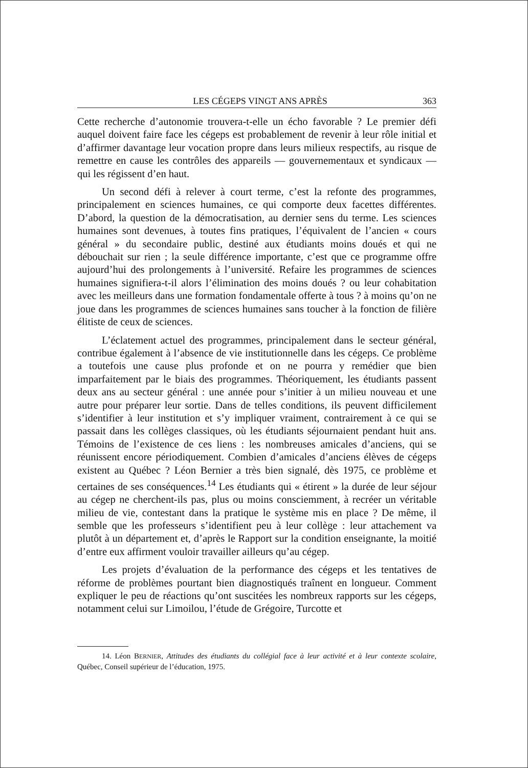LES CÉGEPS VINGT ANS APRÈS 363
Cette recherche d’autonomie trouvera-t-elle un écho favorable ? Le premier défi auquel doivent faire face les cégeps est probablement de revenir à leur rôle initial et d’affirmer davantage leur vocation propre dans leurs milieux respectifs, au risque de remettre en cause les contrôles des appareils — gouvernementaux et syndicaux — qui les régissent d’en haut.
Un second défi à relever à court terme, c’est la refonte des programmes, principalement en sciences humaines, ce qui comporte deux facettes différentes. D’abord, la question de la démocratisation, au dernier sens du terme. Les sciences humaines sont devenues, à toutes fins pratiques, l’équivalent de l’ancien « cours général » du secondaire public, destiné aux étudiants moins doués et qui ne débouchait sur rien ; la seule différence importante, c’est que ce programme offre aujourd’hui des prolongements à l’université. Refaire les programmes de sciences humaines signifiera-t-il alors l’élimination des moins doués ? ou leur cohabitation avec les meilleurs dans une formation fondamentale offerte à tous ? à moins qu’on ne joue dans les programmes de sciences humaines sans toucher à la fonction de filière élitiste de ceux de sciences.
L’éclatement actuel des programmes, principalement dans le secteur général, contribue également à l’absence de vie institutionnelle dans les cégeps. Ce problème a toutefois une cause plus profonde et on ne pourra y remédier que bien imparfaitement par le biais des programmes. Théoriquement, les étudiants passent deux ans au secteur général : une année pour s’initier à un milieu nouveau et une autre pour préparer leur sortie. Dans de telles conditions, ils peuvent difficilement s’identifier à leur institution et s’y impliquer vraiment, contrairement à ce qui se passait dans les collèges classiques, où les étudiants séjournaient pendant huit ans. Témoins de l’existence de ces liens : les nombreuses amicales d’anciens, qui se réunissent encore périodiquement. Combien d’amicales d’anciens élèves de cégeps existent au Québec ? Léon Bernier a très bien signalé, dès 1975, ce problème et certaines de ses conséquences.<sup>14</sup> Les étudiants qui « étirent » la durée de leur séjour au cégep ne cherchent-ils pas, plus ou moins consciemment, à recréer un véritable milieu de vie, contestant dans la pratique le système mis en place ? De même, il semble que les professeurs s’identifient peu à leur collège : leur attachement va plutôt à un département et, d’après le Rapport sur la condition enseignante, la moitié d’entre eux affirment vouloir travailler ailleurs qu’au cégep.
Les projets d’évaluation de la performance des cégeps et les tentatives de réforme de problèmes pourtant bien diagnostiqués traînent en longueur. Comment expliquer le peu de réactions qu’ont suscitées les nombreux rapports sur les cégeps, notamment celui sur Limoilou, l’étude de Grégoire, Turcotte et
14. Léon BERNIER, Attitudes des étudiants du collégial face à leur activité et à leur contexte scolaire, Québec, Conseil supérieur de l’éducation, 1975.